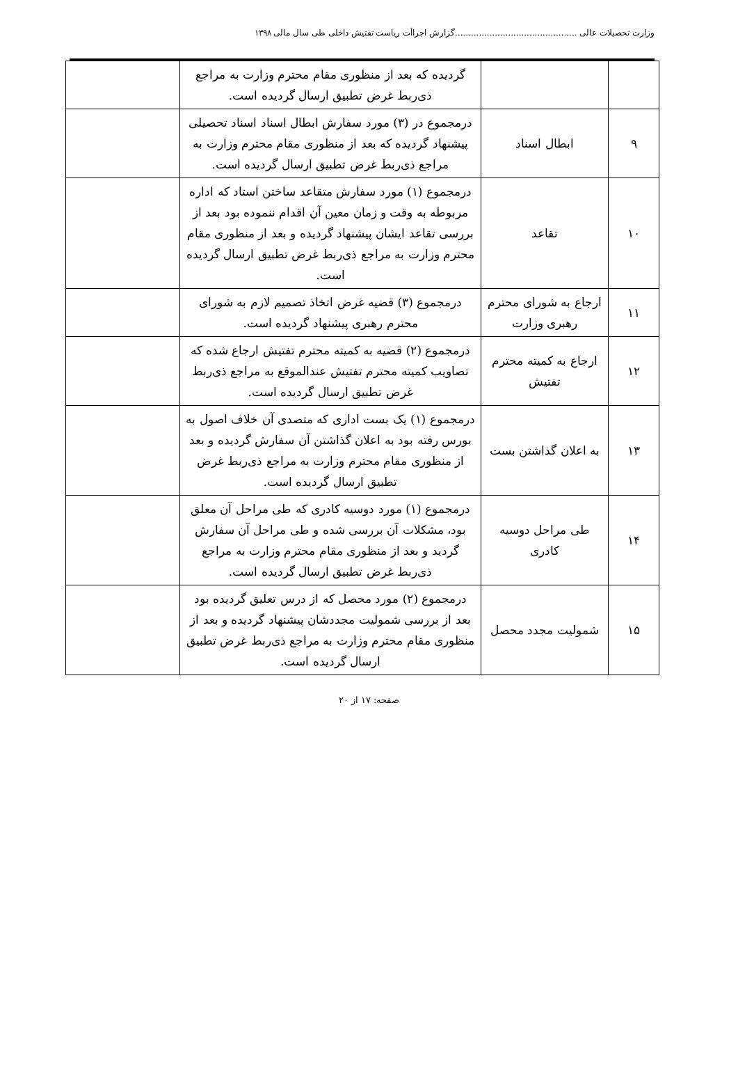وزارت تحصیلات عالی ..............................................گزارش اجراأت ریاست تفتیش داخلی طی سال مالی ۱۳۹۸
| | | گردیده که بعد از منظوری مقام محترم وزارت به مراجع ذی‌ربط غرض تطبیق ارسال گردیده است. | |
| ۹ | ابطال اسناد | درمجموع در (۳) مورد سفارش ابطال اسناد اسناد تحصیلی پیشنهاد گردیده که بعد از منظوری مقام محترم وزارت به مراجع ذی‌ربط غرض تطبیق ارسال گردیده است. | |
| ۱۰ | تقاعد | درمجموع (۱) مورد سفارش متقاعد ساختن استاد که اداره مربوطه به وقت و زمان معین آن اقدام ننموده بود بعد از بررسی تقاعد ایشان پیشنهاد گردیده و بعد از منظوری مقام محترم وزارت به مراجع ذی‌ربط غرض تطبیق ارسال گردیده است. | |
| ۱۱ | ارجاع به شورای محترم رهبری وزارت | درمجموع (۳) قضیه غرض اتخاذ تصمیم لازم به شورای محترم رهبری پیشنهاد گردیده است. | |
| ۱۲ | ارجاع به کمیته محترم تفتیش | درمجموع (۲) قضیه به کمیته محترم تفتیش ارجاع شده که تصاویب کمیته محترم تفتیش عندالموقع به مراجع ذی‌ربط غرض تطبیق ارسال گردیده است. | |
| ۱۳ | به اعلان گذاشتن بست | درمجموع (۱) یک بست اداری که متصدی آن خلاف اصول به بورس رفته بود به اعلان گذاشتن آن سفارش گردیده و بعد از منظوری مقام محترم وزارت به مراجع ذی‌ربط غرض تطبیق ارسال گردیده است. | |
| ۱۴ | طی مراحل دوسیه کادری | درمجموع (۱) مورد دوسیه کادری که طی مراحل آن معلق بود، مشکلات آن بررسی شده و طی مراحل آن سفارش گردید و بعد از منظوری مقام محترم وزارت به مراجع ذی‌ربط غرض تطبیق ارسال گردیده است. | |
| ۱۵ | شمولیت مجدد محصل | درمجموع (۲) مورد محصل که از درس تعلیق گردیده بود بعد از بررسی شمولیت مجددشان پیشنهاد گردیده و بعد از منظوری مقام محترم وزارت به مراجع ذی‌ربط غرض تطبیق ارسال گردیده است. | |
صفحه: ۱۷ از ۲۰